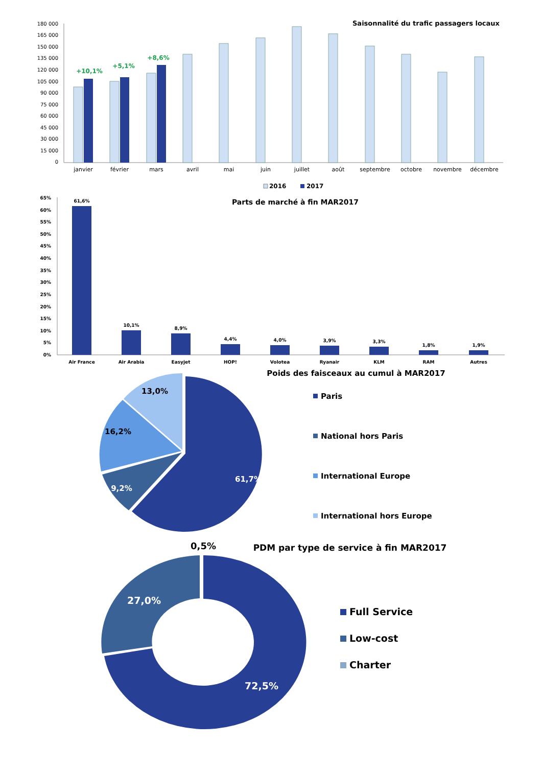Saisonnalité du trafic passagers locaux
180 000
165 000
150 000
135 000
120 000
105 000
90 000
75 000
60 000
45 000
30 000
15 000
0
+10,1%
+5,1%
+8,6%
janvier
février
mars
avril
mai
juin
juillet
août
septembre
octobre
novembre
décembre
2016
2017
Parts de marché à fin MAR2017
65%
60%
55%
50%
45%
40%
35%
30%
25%
20%
15%
10%
5%
0%
61,6%
10,1%
8,9%
4,4%
4,0%
3,9%
3,3%
1,8%
1,9%
Air France
Air Arabia
Easyjet
HOP!
Volotea
Ryanair
KLM
RAM
Autres
Poids des faisceaux au cumul à MAR2017
13,0%
16,2%
9,2%
61,7%
Paris
National hors Paris
International Europe
International hors Europe
PDM par type de service à fin MAR2017
0,5%
27,0%
72,5%
Full Service
Low-cost
Charter